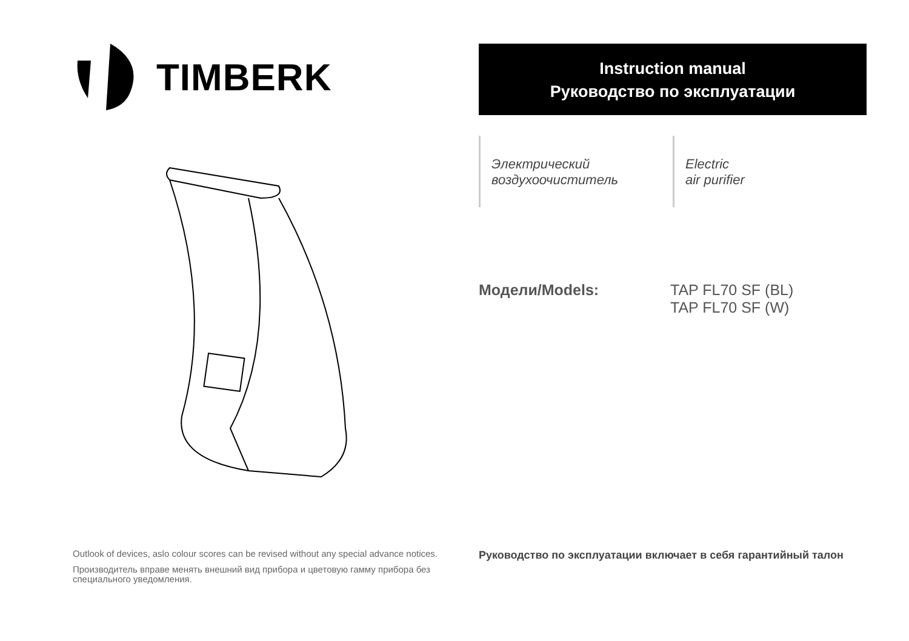TIMBERK
Instruction manual
Руководство по эксплуатации
Электрический
воздухоочиститель
Electric
air purifier
Модели/Models: TAP FL70 SF (BL)
TAP FL70 SF (W)
Outlook of devices, aslo colour scores can be revised without any special advance notices.
Производитель вправе менять внешний вид прибора и цветовую гамму прибора без специального уведомления.
Руководство по эксплуатации включает в себя гарантийный талон